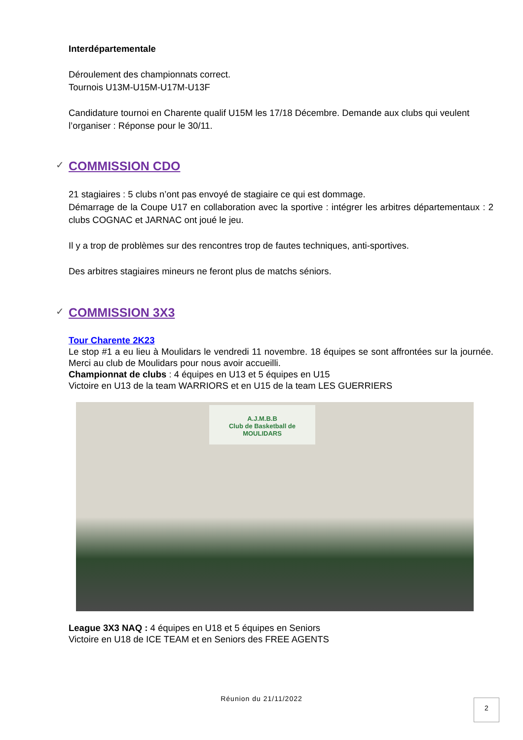Interdépartementale
Déroulement des championnats correct.
Tournois U13M-U15M-U17M-U13F
Candidature tournoi en Charente qualif U15M les 17/18 Décembre. Demande aux clubs qui veulent l’organiser : Réponse pour le 30/11.
✓ COMMISSION CDO
21 stagiaires : 5 clubs n’ont pas envoyé de stagiaire ce qui est dommage.
Démarrage de la Coupe U17 en collaboration avec la sportive : intégrer les arbitres départementaux : 2 clubs COGNAC et JARNAC ont joué le jeu.
Il y a trop de problèmes sur des rencontres trop de fautes techniques, anti-sportives.
Des arbitres stagiaires mineurs ne feront plus de matchs séniors.
✓ COMMISSION 3X3
Tour Charente 2K23
Le stop #1 a eu lieu à Moulidars le vendredi 11 novembre. 18 équipes se sont affrontées sur la journée. Merci au club de Moulidars pour nous avoir accueilli.
Championnat de clubs : 4 équipes en U13 et 5 équipes en U15
Victoire en U13 de la team WARRIORS et en U15 de la team LES GUERRIERS
A.J.M.B.B
Club de Basketball de MOULIDARS
League 3X3 NAQ : 4 équipes en U18 et 5 équipes en Seniors
Victoire en U18 de ICE TEAM et en Seniors des FREE AGENTS
Réunion du 21/11/2022 2